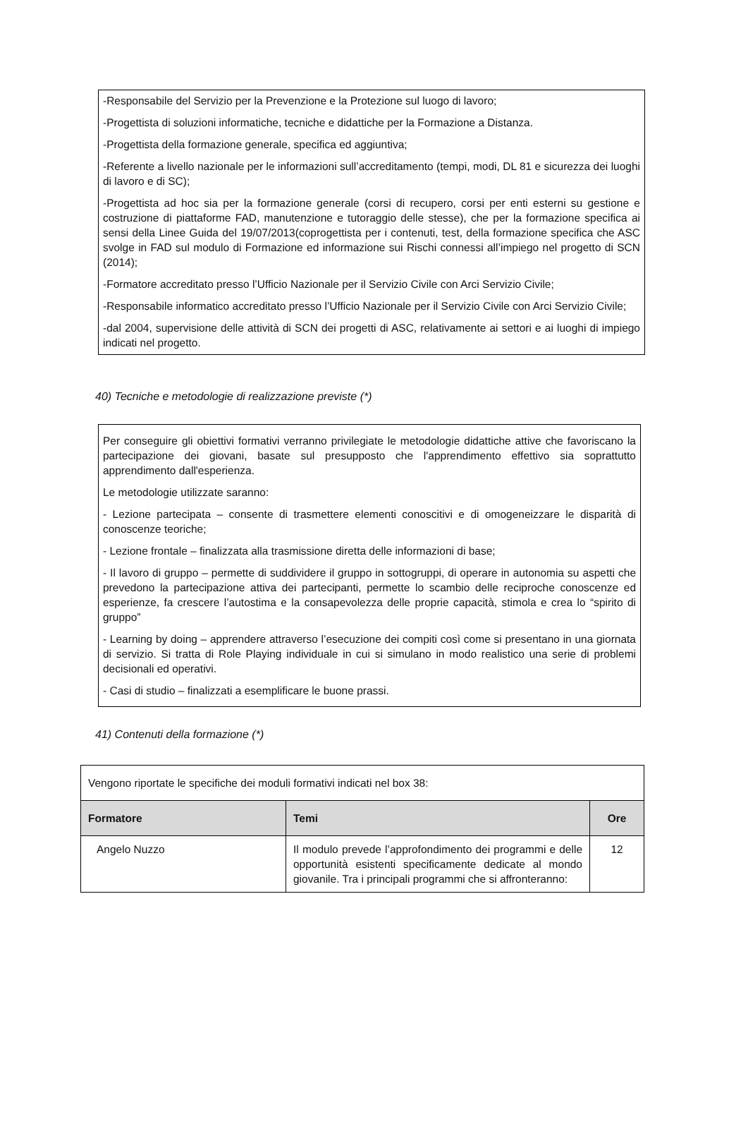-Responsabile del Servizio per la Prevenzione e la Protezione sul luogo di lavoro;
-Progettista di soluzioni informatiche, tecniche e didattiche per la Formazione a Distanza.
-Progettista della formazione generale, specifica ed aggiuntiva;
-Referente a livello nazionale per le informazioni sull’accreditamento (tempi, modi, DL 81 e sicurezza dei luoghi di lavoro e di SC);
-Progettista ad hoc sia per la formazione generale (corsi di recupero, corsi per enti esterni su gestione e costruzione di piattaforme FAD, manutenzione e tutoraggio delle stesse), che per la formazione specifica ai sensi della Linee Guida del 19/07/2013(coprogettista per i contenuti, test, della formazione specifica che ASC svolge in FAD sul modulo di Formazione ed informazione sui Rischi connessi all’impiego nel progetto di SCN (2014);
-Formatore accreditato presso l’Ufficio Nazionale per il Servizio Civile con Arci Servizio Civile;
-Responsabile informatico accreditato presso l’Ufficio Nazionale per il Servizio Civile con Arci Servizio Civile;
-dal 2004, supervisione delle attività di SCN dei progetti di ASC, relativamente ai settori e ai luoghi di impiego indicati nel progetto.
40) Tecniche e metodologie di realizzazione previste (*)
Per conseguire gli obiettivi formativi verranno privilegiate le metodologie didattiche attive che favoriscano la partecipazione dei giovani, basate sul presupposto che l'apprendimento effettivo sia soprattutto apprendimento dall'esperienza.
Le metodologie utilizzate saranno:
- Lezione partecipata – consente di trasmettere elementi conoscitivi e di omogeneizzare le disparità di conoscenze teoriche;
- Lezione frontale – finalizzata alla trasmissione diretta delle informazioni di base;
- Il lavoro di gruppo – permette di suddividere il gruppo in sottogruppi, di operare in autonomia su aspetti che prevedono la partecipazione attiva dei partecipanti, permette lo scambio delle reciproche conoscenze ed esperienze, fa crescere l’autostima e la consapevolezza delle proprie capacità, stimola e crea lo “spirito di gruppo”
- Learning by doing – apprendere attraverso l’esecuzione dei compiti così come si presentano in una giornata di servizio. Si tratta di Role Playing individuale in cui si simulano in modo realistico una serie di problemi decisionali ed operativi.
- Casi di studio – finalizzati a esemplificare le buone prassi.
41) Contenuti della formazione (*)
| Vengono riportate le specifiche dei moduli formativi indicati nel box 38: | | |
| Formatore | Temi | Ore |
| Angelo Nuzzo | Il modulo prevede l’approfondimento dei programmi e delle opportunità esistenti specificamente dedicate al mondo giovanile. Tra i principali programmi che si affronteranno: | 12 |